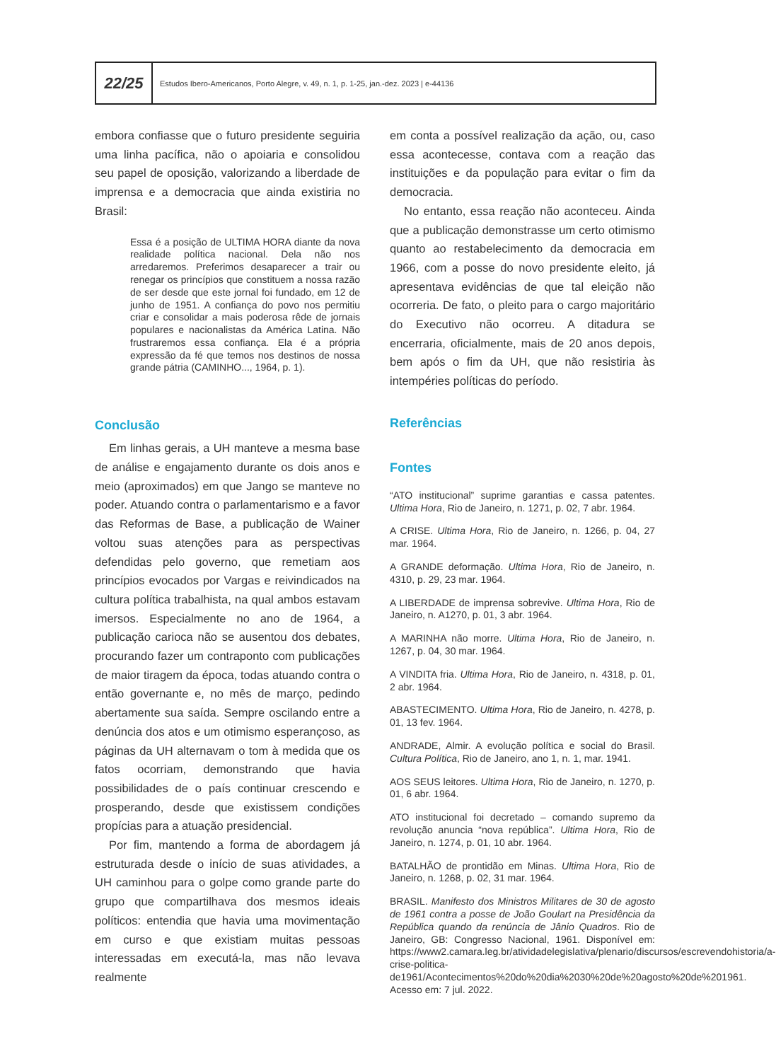22/25
Estudos Ibero-Americanos, Porto Alegre, v. 49, n. 1, p. 1-25, jan.-dez. 2023 | e-44136
embora confiasse que o futuro presidente seguiria uma linha pacífica, não o apoiaria e consolidou seu papel de oposição, valorizando a liberdade de imprensa e a democracia que ainda existiria no Brasil:
Essa é a posição de ULTIMA HORA diante da nova realidade política nacional. Dela não nos arredaremos. Preferimos desaparecer a trair ou renegar os princípios que constituem a nossa razão de ser desde que este jornal foi fundado, em 12 de junho de 1951. A confiança do povo nos permitiu criar e consolidar a mais poderosa rêde de jornais populares e nacionalistas da América Latina. Não frustraremos essa confiança. Ela é a própria expressão da fé que temos nos destinos de nossa grande pátria (CAMINHO..., 1964, p. 1).
Conclusão
Em linhas gerais, a UH manteve a mesma base de análise e engajamento durante os dois anos e meio (aproximados) em que Jango se manteve no poder. Atuando contra o parlamentarismo e a favor das Reformas de Base, a publicação de Wainer voltou suas atenções para as perspectivas defendidas pelo governo, que remetiam aos princípios evocados por Vargas e reivindicados na cultura política trabalhista, na qual ambos estavam imersos. Especialmente no ano de 1964, a publicação carioca não se ausentou dos debates, procurando fazer um contraponto com publicações de maior tiragem da época, todas atuando contra o então governante e, no mês de março, pedindo abertamente sua saída. Sempre oscilando entre a denúncia dos atos e um otimismo esperançoso, as páginas da UH alternavam o tom à medida que os fatos ocorriam, demonstrando que havia possibilidades de o país continuar crescendo e prosperando, desde que existissem condições propícias para a atuação presidencial.
Por fim, mantendo a forma de abordagem já estruturada desde o início de suas atividades, a UH caminhou para o golpe como grande parte do grupo que compartilhava dos mesmos ideais políticos: entendia que havia uma movimentação em curso e que existiam muitas pessoas interessadas em executá-la, mas não levava realmente
em conta a possível realização da ação, ou, caso essa acontecesse, contava com a reação das instituições e da população para evitar o fim da democracia.
No entanto, essa reação não aconteceu. Ainda que a publicação demonstrasse um certo otimismo quanto ao restabelecimento da democracia em 1966, com a posse do novo presidente eleito, já apresentava evidências de que tal eleição não ocorreria. De fato, o pleito para o cargo majoritário do Executivo não ocorreu. A ditadura se encerraria, oficialmente, mais de 20 anos depois, bem após o fim da UH, que não resistiria às intempéries políticas do período.
Referências
Fontes
“ATO institucional” suprime garantias e cassa patentes. Ultima Hora, Rio de Janeiro, n. 1271, p. 02, 7 abr. 1964.
A CRISE. Ultima Hora, Rio de Janeiro, n. 1266, p. 04, 27 mar. 1964.
A GRANDE deformação. Ultima Hora, Rio de Janeiro, n. 4310, p. 29, 23 mar. 1964.
A LIBERDADE de imprensa sobrevive. Ultima Hora, Rio de Janeiro, n. A1270, p. 01, 3 abr. 1964.
A MARINHA não morre. Ultima Hora, Rio de Janeiro, n. 1267, p. 04, 30 mar. 1964.
A VINDITA fria. Ultima Hora, Rio de Janeiro, n. 4318, p. 01, 2 abr. 1964.
ABASTECIMENTO. Ultima Hora, Rio de Janeiro, n. 4278, p. 01, 13 fev. 1964.
ANDRADE, Almir. A evolução política e social do Brasil. Cultura Política, Rio de Janeiro, ano 1, n. 1, mar. 1941.
AOS SEUS leitores. Ultima Hora, Rio de Janeiro, n. 1270, p. 01, 6 abr. 1964.
ATO institucional foi decretado – comando supremo da revolução anuncia “nova república”. Ultima Hora, Rio de Janeiro, n. 1274, p. 01, 10 abr. 1964.
BATALHÃO de prontidão em Minas. Ultima Hora, Rio de Janeiro, n. 1268, p. 02, 31 mar. 1964.
BRASIL. Manifesto dos Ministros Militares de 30 de agosto de 1961 contra a posse de João Goulart na Presidência da República quando da renúncia de Jânio Quadros. Rio de Janeiro, GB: Congresso Nacional, 1961. Disponível em: https://www2.camara.leg.br/atividadelegislativa/plenario/discursos/escrevendohistoria/a-crise-politica-de1961/Acontecimentos%20do%20dia%2030%20de%20agosto%20de%201961. Acesso em: 7 jul. 2022.